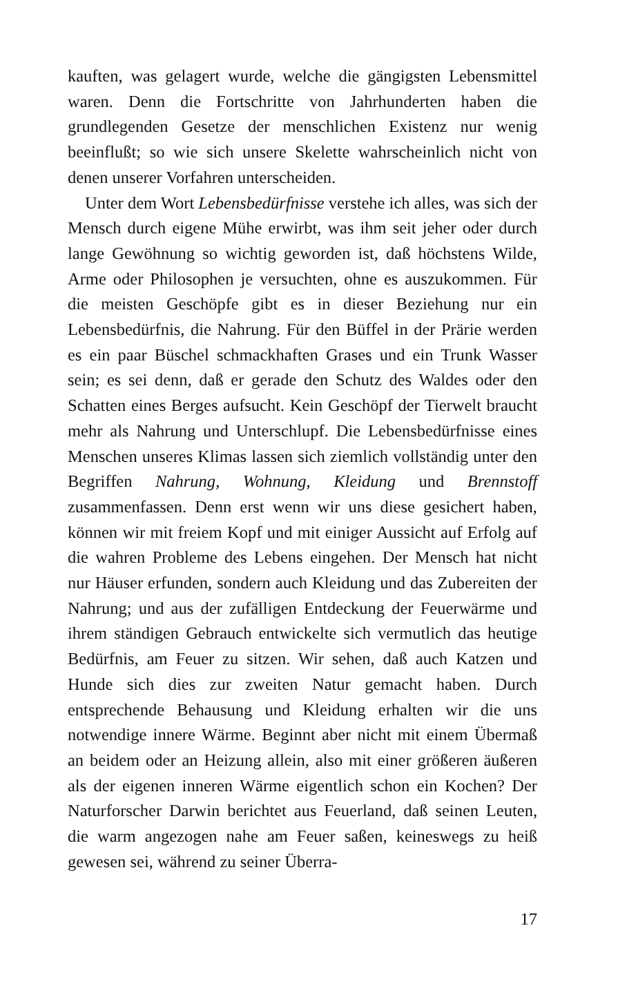kauften, was gelagert wurde, welche die gängigsten Lebensmittel waren. Denn die Fortschritte von Jahrhunderten haben die grundlegenden Gesetze der menschlichen Existenz nur wenig beeinflußt; so wie sich unsere Skelette wahrscheinlich nicht von denen unserer Vorfahren unterscheiden.
Unter dem Wort Lebensbedürfnisse verstehe ich alles, was sich der Mensch durch eigene Mühe erwirbt, was ihm seit jeher oder durch lange Gewöhnung so wichtig geworden ist, daß höchstens Wilde, Arme oder Philosophen je versuchten, ohne es auszukommen. Für die meisten Geschöpfe gibt es in dieser Beziehung nur ein Lebensbedürfnis, die Nahrung. Für den Büffel in der Prärie werden es ein paar Büschel schmackhaften Grases und ein Trunk Wasser sein; es sei denn, daß er gerade den Schutz des Waldes oder den Schatten eines Berges aufsucht. Kein Geschöpf der Tierwelt braucht mehr als Nahrung und Unterschlupf. Die Lebensbedürfnisse eines Menschen unseres Klimas lassen sich ziemlich vollständig unter den Begriffen Nahrung, Wohnung, Kleidung und Brennstoff zusammenfassen. Denn erst wenn wir uns diese gesichert haben, können wir mit freiem Kopf und mit einiger Aussicht auf Erfolg auf die wahren Probleme des Lebens eingehen. Der Mensch hat nicht nur Häuser erfunden, sondern auch Kleidung und das Zubereiten der Nahrung; und aus der zufälligen Entdeckung der Feuerwärme und ihrem ständigen Gebrauch entwickelte sich vermutlich das heutige Bedürfnis, am Feuer zu sitzen. Wir sehen, daß auch Katzen und Hunde sich dies zur zweiten Natur gemacht haben. Durch entsprechende Behausung und Kleidung erhalten wir die uns notwendige innere Wärme. Beginnt aber nicht mit einem Übermaß an beidem oder an Heizung allein, also mit einer größeren äußeren als der eigenen inneren Wärme eigentlich schon ein Kochen? Der Naturforscher Darwin berichtet aus Feuerland, daß seinen Leuten, die warm angezogen nahe am Feuer saßen, keineswegs zu heiß gewesen sei, während zu seiner Überra-
17